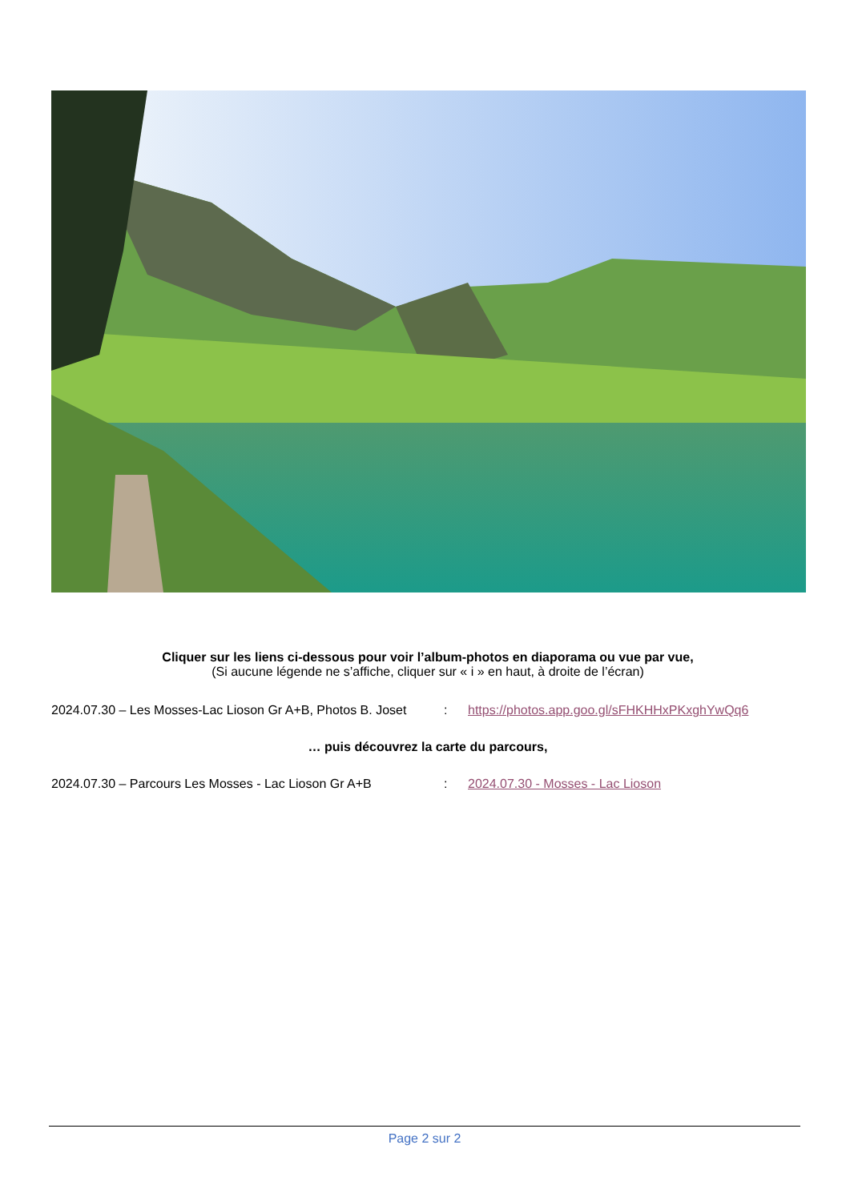Cliquer sur les liens ci-dessous pour voir l’album-photos en diaporama ou vue par vue,
(Si aucune légende ne s’affiche, cliquer sur « i » en haut, à droite de l’écran)
2024.07.30 – Les Mosses-Lac Lioson Gr A+B, Photos B. Joset: https://photos.app.goo.gl/sFHKHHxPKxghYwQq6
… puis découvrez la carte du parcours,
2024.07.30 – Parcours Les Mosses - Lac Lioson Gr A+B: 2024.07.30 - Mosses - Lac Lioson
Page 2 sur 2